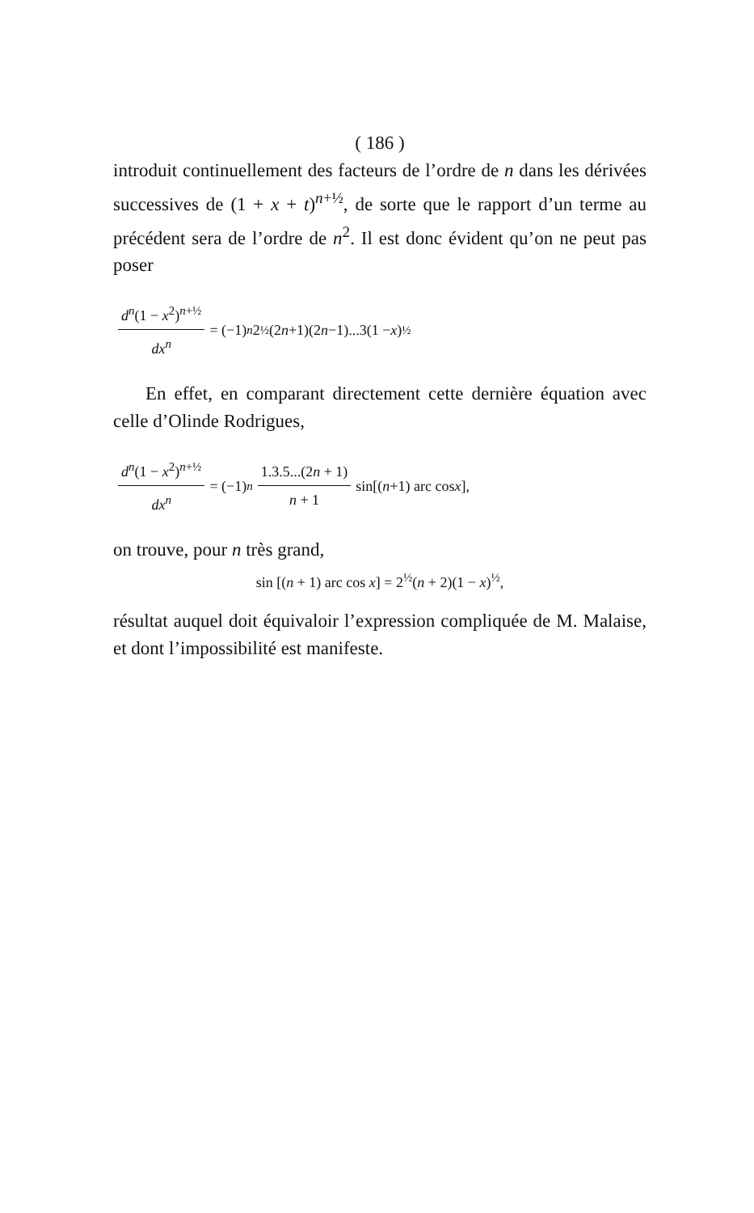( 186 )
introduit continuellement des facteurs de l’ordre de n dans les dérivées successives de (1 + x + t)<sup>n+½</sup>, de sorte que le rapport d’un terme au précédent sera de l’ordre de n<sup>2</sup>. Il est donc évident qu’on ne peut pas poser
d<sup>n</sup>(1 − x<sup>2</sup>)<sup>n+½</sup> dx<sup>n</sup> = (−1)<sup>n</sup> 2<sup>½</sup>(2 n +1)(2 n −1)...3(1 − x)<sup>½</sup>
En effet, en comparant directement cette dernière équation avec celle d’Olinde Rodrigues,
d<sup>n</sup>(1 − x<sup>2</sup>)<sup>n+½</sup> dx<sup>n</sup> = (−1)<sup>n</sup> 1.3.5...(2n + 1) n + 1 sin[(n +1) arc cos x],
on trouve, pour n très grand,
sin [(n + 1) arc cos x] = 2<sup>½</sup>(n + 2)(1 − x)<sup>½</sup>,
résultat auquel doit équivaloir l’expression compliquée de M. Malaise, et dont l’impossibilité est manifeste.